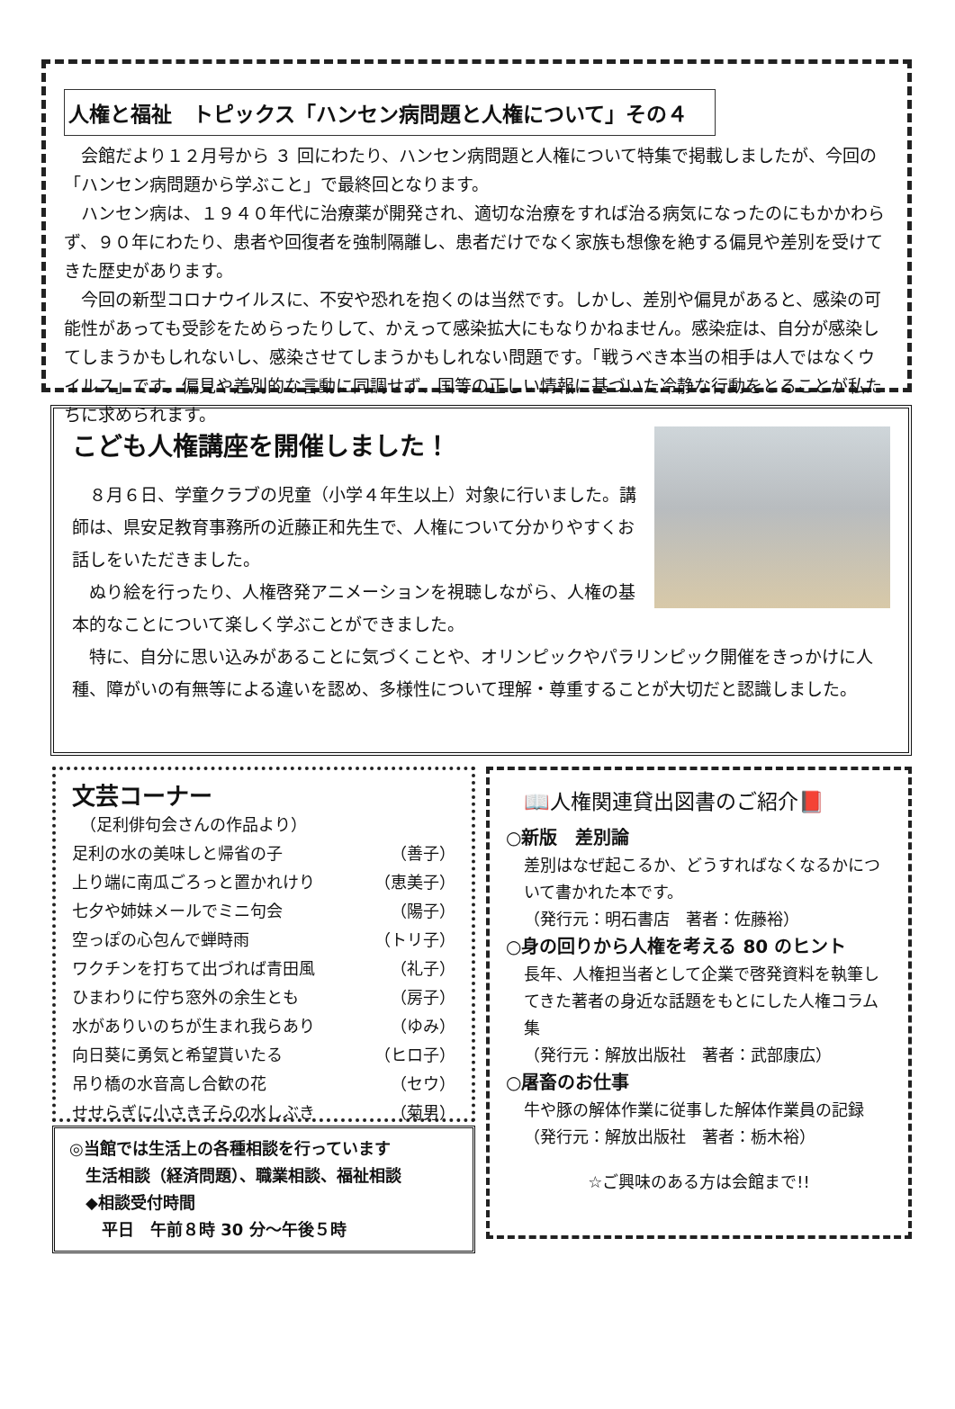人権と福祉　トピックス「ハンセン病問題と人権について」その４
　会館だより１２月号から ３ 回にわたり、ハンセン病問題と人権について特集で掲載しましたが、今回の「ハンセン病問題から学ぶこと」で最終回となります。
　ハンセン病は、１９４０年代に治療薬が開発され、適切な治療をすれば治る病気になったのにもかかわらず、９０年にわたり、患者や回復者を強制隔離し、患者だけでなく家族も想像を絶する偏見や差別を受けてきた歴史があります。
　今回の新型コロナウイルスに、不安や恐れを抱くのは当然です。しかし、差別や偏見があると、感染の可能性があっても受診をためらったりして、かえって感染拡大にもなりかねません。感染症は、自分が感染してしまうかもしれないし、感染させてしまうかもしれない問題です。「戦うべき本当の相手は人ではなくウイルス」です。偏見や差別的な言動に同調せず、国等の正しい情報に基づいた冷静な行動をとることが私たちに求められます。
こども人権講座を開催しました！
　８月６日、学童クラブの児童（小学４年生以上）対象に行いました。講師は、県安足教育事務所の近藤正和先生で、人権について分かりやすくお話しをいただきました。
　ぬり絵を行ったり、人権啓発アニメーションを視聴しながら、人権の基本的なことについて楽しく学ぶことができました。
　特に、自分に思い込みがあることに気づくことや、オリンピックやパラリンピック開催をきっかけに人種、障がいの有無等による違いを認め、多様性について理解・尊重することが大切だと認識しました。
文芸コーナー
　（足利俳句会さんの作品より）
足利の水の美味しと帰省の子 （善子）
上り端に南瓜ごろっと置かれけり （恵美子）
七夕や姉妹メールでミニ句会 （陽子）
空っぽの心包んで蝉時雨 （トリ子）
ワクチンを打ちて出づれば青田風 （礼子）
ひまわりに佇ち窓外の余生とも （房子）
水がありいのちが生まれ我らあり （ゆみ）
向日葵に勇気と希望貰いたる （ヒロ子）
吊り橋の水音高し合歓の花 （セウ）
せせらぎに小さき子らの水しぶき （菊男）
◎当館では生活上の各種相談を行っています
　生活相談（経済問題）、職業相談、福祉相談
　◆相談受付時間
　　平日　午前８時 30 分～午後５時
📖人権関連貸出図書のご紹介📕
○新版　差別論
差別はなぜ起こるか、どうすればなくなるかについて書かれた本です。
（発行元：明石書店　著者：佐藤裕）
○身の回りから人権を考える 80 のヒント
長年、人権担当者として企業で啓発資料を執筆してきた著者の身近な話題をもとにした人権コラム集
（発行元：解放出版社　著者：武部康広）
○屠畜のお仕事
牛や豚の解体作業に従事した解体作業員の記録
（発行元：解放出版社　著者：栃木裕）
☆ご興味のある方は会館まで!!